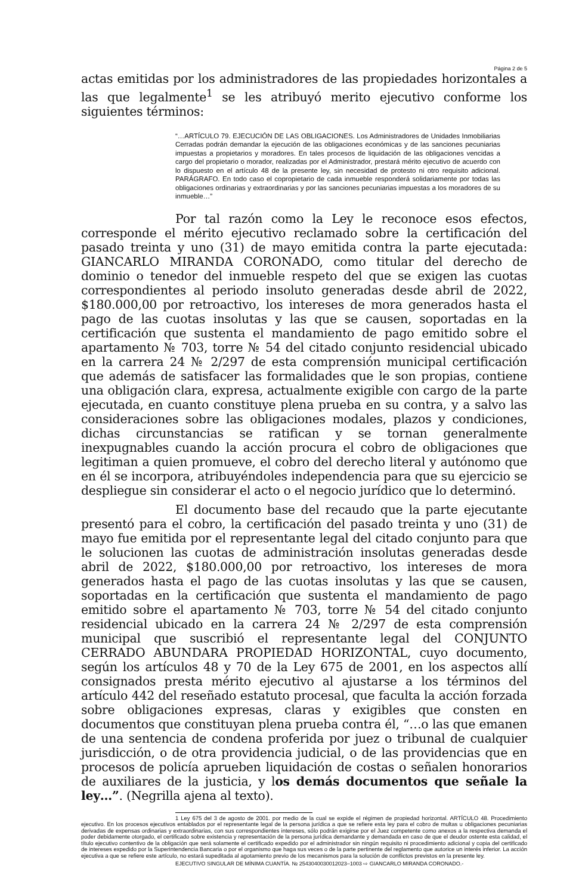Página 2 de 5
actas emitidas por los administradores de las propiedades horizontales a las que legalmente<sup>1</sup> se les atribuyó merito ejecutivo conforme los siguientes términos:
“…ARTÍCULO 79. EJECUCIÓN DE LAS OBLIGACIONES. Los Administradores de Unidades Inmobiliarias Cerradas podrán demandar la ejecución de las obligaciones económicas y de las sanciones pecuniarias impuestas a propietarios y moradores. En tales procesos de liquidación de las obligaciones vencidas a cargo del propietario o morador, realizadas por el Administrador, prestará mérito ejecutivo de acuerdo con lo dispuesto en el artículo 48 de la presente ley, sin necesidad de protesto ni otro requisito adicional. PARÁGRAFO. En todo caso el copropietario de cada inmueble responderá solidariamente por todas las obligaciones ordinarias y extraordinarias y por las sanciones pecuniarias impuestas a los moradores de su inmueble…”
Por tal razón como la Ley le reconoce esos efectos, corresponde el mérito ejecutivo reclamado sobre la certificación del pasado treinta y uno (31) de mayo emitida contra la parte ejecutada: GIANCARLO MIRANDA CORONADO, como titular del derecho de dominio o tenedor del inmueble respeto del que se exigen las cuotas correspondientes al periodo insoluto generadas desde abril de 2022, $180.000,00 por retroactivo, los intereses de mora generados hasta el pago de las cuotas insolutas y las que se causen, soportadas en la certificación que sustenta el mandamiento de pago emitido sobre el apartamento № 703, torre № 54 del citado conjunto residencial ubicado en la carrera 24 № 2/297 de esta comprensión municipal certificación que además de satisfacer las formalidades que le son propias, contiene una obligación clara, expresa, actualmente exigible con cargo de la parte ejecutada, en cuanto constituye plena prueba en su contra, y a salvo las consideraciones sobre las obligaciones modales, plazos y condiciones, dichas circunstancias se ratifican y se tornan generalmente inexpugnables cuando la acción procura el cobro de obligaciones que legitiman a quien promueve, el cobro del derecho literal y autónomo que en él se incorpora, atribuyéndoles independencia para que su ejercicio se despliegue sin considerar el acto o el negocio jurídico que lo determinó.
El documento base del recaudo que la parte ejecutante presentó para el cobro, la certificación del pasado treinta y uno (31) de mayo fue emitida por el representante legal del citado conjunto para que le solucionen las cuotas de administración insolutas generadas desde abril de 2022, $180.000,00 por retroactivo, los intereses de mora generados hasta el pago de las cuotas insolutas y las que se causen, soportadas en la certificación que sustenta el mandamiento de pago emitido sobre el apartamento № 703, torre № 54 del citado conjunto residencial ubicado en la carrera 24 № 2/297 de esta comprensión municipal que suscribió el representante legal del CONJUNTO CERRADO ABUNDARA PROPIEDAD HORIZONTAL, cuyo documento, según los artículos 48 y 70 de la Ley 675 de 2001, en los aspectos allí consignados presta mérito ejecutivo al ajustarse a los términos del artículo 442 del reseñado estatuto procesal, que faculta la acción forzada sobre obligaciones expresas, claras y exigibles que consten en documentos que constituyan plena prueba contra él, “…o las que emanen de una sentencia de condena proferida por juez o tribunal de cualquier jurisdicción, o de otra providencia judicial, o de las providencias que en procesos de policía aprueben liquidación de costas o señalen honorarios de auxiliares de la justicia, y los demás documentos que señale la ley…”. (Negrilla ajena al texto).
1 Ley 675 del 3 de agosto de 2001. por medio de la cual se expide el régimen de propiedad horizontal. ARTÍCULO 48. Procedimiento ejecutivo. En los procesos ejecutivos entablados por el representante legal de la persona jurídica a que se refiere esta ley para el cobro de multas u obligaciones pecuniarias derivadas de expensas ordinarias y extraordinarias, con sus correspondientes intereses, sólo podrán exigirse por el Juez competente como anexos a la respectiva demanda el poder debidamente otorgado, el certificado sobre existencia y representación de la persona jurídica demandante y demandada en caso de que el deudor ostente esta calidad, el título ejecutivo contentivo de la obligación que será solamente el certificado expedido por el administrador sin ningún requisito ni procedimiento adicional y copia del certificado de intereses expedido por la Superintendencia Bancaria o por el organismo que haga sus veces o de la parte pertinente del reglamento que autorice un interés inferior. La acción ejecutiva a que se refiere este artículo, no estará supeditada al agotamiento previo de los mecanismos para la solución de conflictos previstos en la presente ley.
EJECUTIVO SINGULAR DE MÍNIMA CUANTÍA. № 254304003001202​3–1003 ⇨ GIANCARLO MIRANDA CORONADO.-